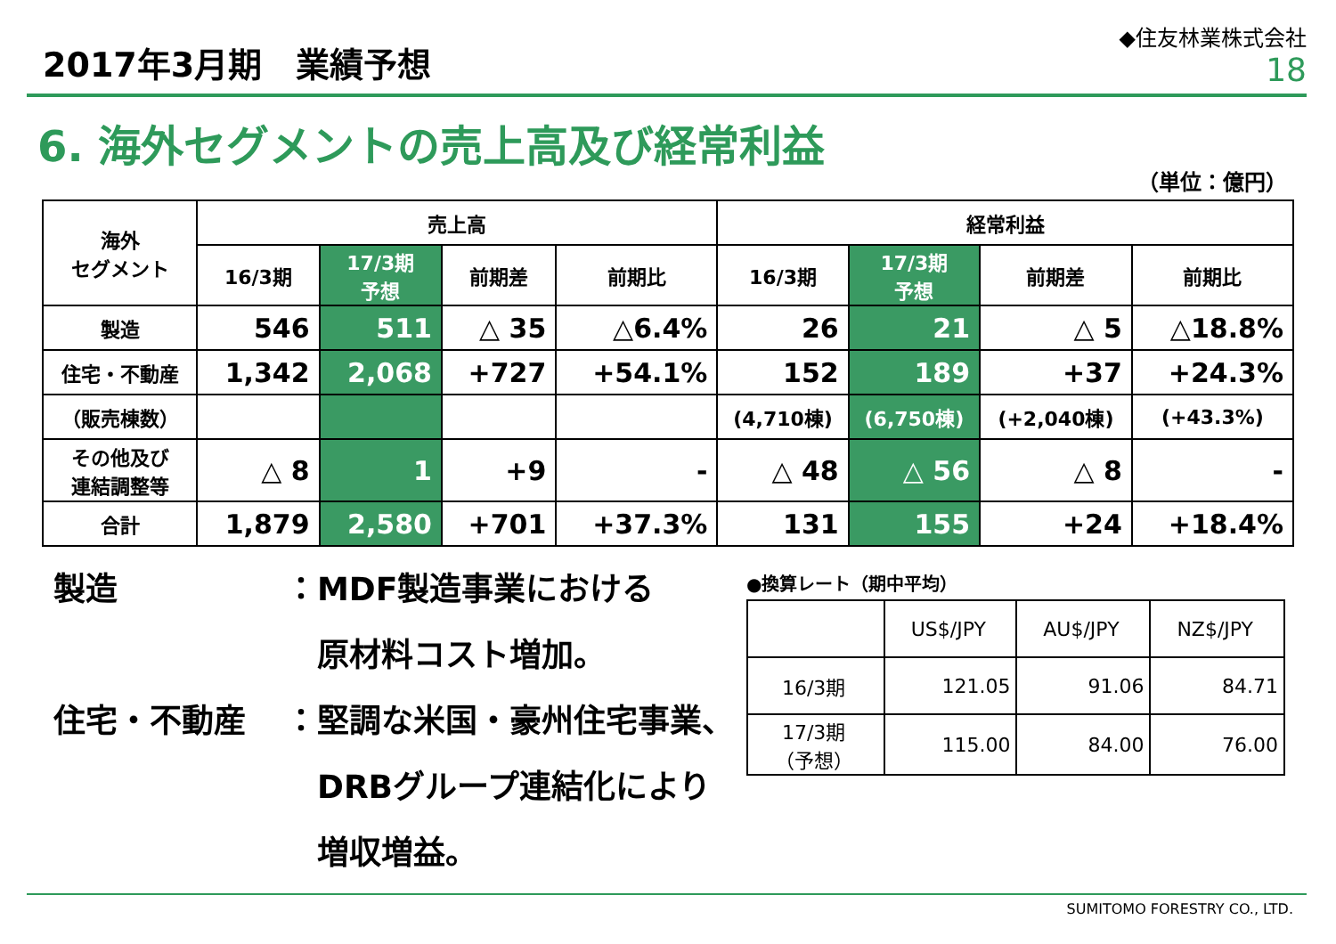2017年3月期　業績予想
◆住友林業株式会社
18
6. 海外セグメントの売上高及び経常利益
（単位：億円）
| 海外 セグメント | 売上高 | | | | 経常利益 | | | |
| --- | --- | --- | --- | --- | --- | --- | --- | --- |
| | 16/3期 | 17/3期 予想 | 前期差 | 前期比 | 16/3期 | 17/3期 予想 | 前期差 | 前期比 |
| 製造 | 546 | 511 | △ 35 | △6.4% | 26 | 21 | △ 5 | △18.8% |
| 住宅・不動産 | 1,342 | 2,068 | +727 | +54.1% | 152 | 189 | +37 | +24.3% |
| （販売棟数） | | | | | (4,710棟) | (6,750棟) | (+2,040棟) | (+43.3%) |
| その他及び 連結調整等 | △ 8 | 1 | +9 | - | △ 48 | △ 56 | △ 8 | - |
| 合計 | 1,879 | 2,580 | +701 | +37.3% | 131 | 155 | +24 | +18.4% |
製造 ：MDF製造事業における
　原材料コスト増加。
住宅・不動産 ：堅調な米国・豪州住宅事業、
　DRBグループ連結化により
　増収増益。
●換算レート（期中平均）
| | US$/JPY | AU$/JPY | NZ$/JPY |
| 16/3期 | 121.05 | 91.06 | 84.71 |
| 17/3期 （予想） | 115.00 | 84.00 | 76.00 |
SUMITOMO FORESTRY CO., LTD.